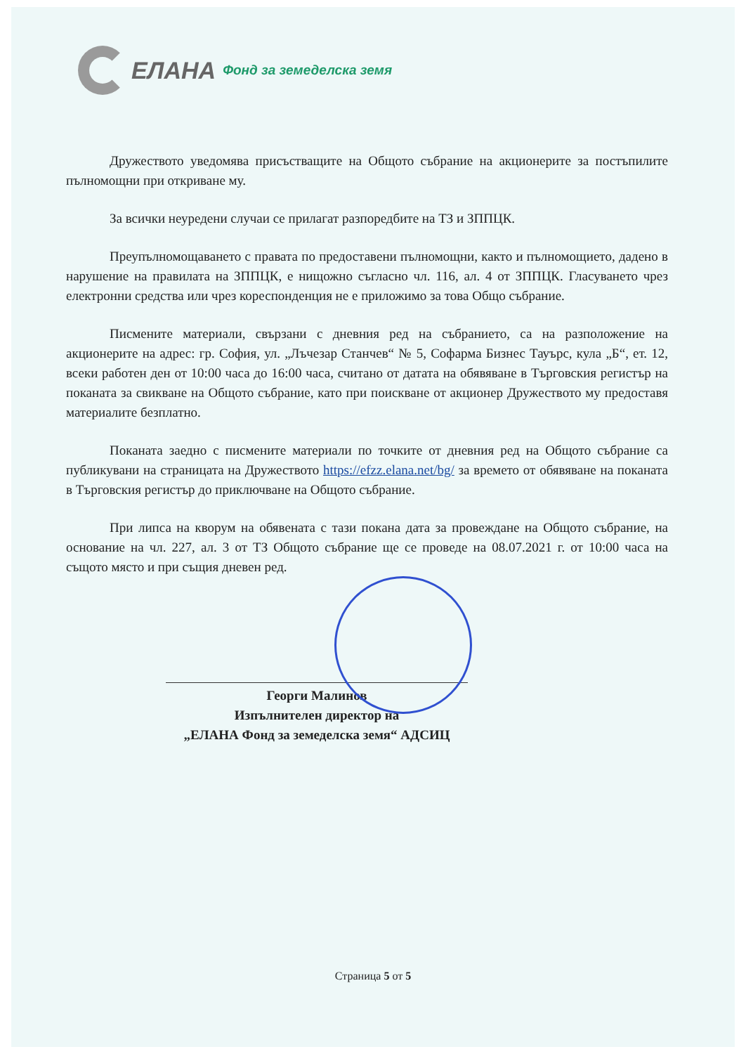ЕЛАНА Фонд за земеделска земя
Дружеството уведомява присъстващите на Общото събрание на акционерите за постъпилите пълномощни при откриване му.
За всички неуредени случаи се прилагат разпоредбите на ТЗ и ЗППЦК.
Преупълномощаването с правата по предоставени пълномощни, както и пълномощието, дадено в нарушение на правилата на ЗППЦК, е нищожно съгласно чл. 116, ал. 4 от ЗППЦК. Гласуването чрез електронни средства или чрез кореспонденция не е приложимо за това Общо събрание.
Писмените материали, свързани с дневния ред на събранието, са на разположение на акционерите на адрес: гр. София, ул. „Лъчезар Станчев“ № 5, Софарма Бизнес Тауърс, кула „Б“, ет. 12, всеки работен ден от 10:00 часа до 16:00 часа, считано от датата на обявяване в Търговския регистър на поканата за свикване на Общото събрание, като при поискване от акционер Дружеството му предоставя материалите безплатно.
Поканата заедно с писмените материали по точките от дневния ред на Общото събрание са публикувани на страницата на Дружеството https://efzz.elana.net/bg/ за времето от обявяване на поканата в Търговския регистър до приключване на Общото събрание.
При липса на кворум на обявената с тази покана дата за провеждане на Общото събрание, на основание на чл. 227, ал. 3 от ТЗ Общото събрание ще се проведе на 08.07.2021 г. от 10:00 часа на същото място и при същия дневен ред.
Георги Малинов
Изпълнителен директор на
„ЕЛАНА Фонд за земеделска земя“ АДСИЦ
Страница 5 от 5